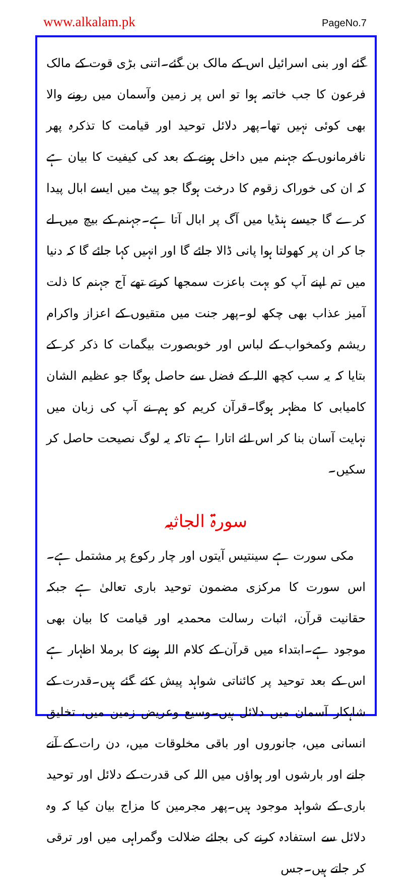www.alkalam.pk PageNo.7
گئے اور بنی اسرائیل اس کے مالک بن گئے۔اتنی بڑی قوت کے مالک فرعون کا جب خاتمہ ہوا تو اس پر زمین وآسمان میں رونے والا بھی کوئی نہیں تھا۔پھر دلائل توحید اور قیامت کا تذکرہ پھر نافرمانوں کے جہنم میں داخل ہونے کے بعد کی کیفیت کا بیان ہے کہ ان کی خوراک زقوم کا درخت ہوگا جو پیٹ میں ایسے ابال پیدا کرے گا جیسے ہنڈیا میں آگ پر ابال آتا ہے۔جہنم کے بیچ میں لے جا کر ان پر کھولتا ہوا پانی ڈالا جائے گا اور انہیں کہا جائے گا کہ دنیا میں تم اپنے آپ کو بہت باعزت سمجھا کرتے تھے آج جہنم کا ذلت آمیز عذاب بھی چکھ لو۔پھر جنت میں متقیوں کے اعزاز واکرام ریشم وکمخواب کے لباس اور خوبصورت بیگمات کا ذکر کر کے بتایا کہ یہ سب کچھ اللہ کے فضل سے حاصل ہوگا جو عظیم الشان کامیابی کا مظہر ہوگا۔قرآن کریم کو ہم نے آپ کی زبان میں نہایت آسان بنا کر اس لئے اتارا ہے تاکہ یہ لوگ نصیحت حاصل کر سکیں۔
سورۃ الجاثیہ
مکی سورت ہے سینتیس آیتوں اور چار رکوع پر مشتمل ہے۔اس سورت کا مرکزی مضمون توحید باری تعالیٰ ہے جبکہ حقانیت قرآن، اثبات رسالت محمدیہ اور قیامت کا بیان بھی موجود ہے۔ابتداء میں قرآن کے کلام اللہ ہونے کا برملا اظہار ہے اس کے بعد توحید پر کائناتی شواہد پیش کئے گئے ہیں۔قدرت کے شاہکار آسمان میں دلائل ہیں۔وسیع وعریض زمین میں، تخلیق انسانی میں، جانوروں اور باقی مخلوقات میں، دن رات کے آنے جانے اور بارشوں اور ہواؤں میں اللہ کی قدرت کے دلائل اور توحید باری کے شواہد موجود ہیں۔پھر مجرمین کا مزاج بیان کیا کہ وہ دلائل سے استفادہ کرنے کی بجائے ضلالت وگمراہی میں اور ترقی کر جاتے ہیں۔جس